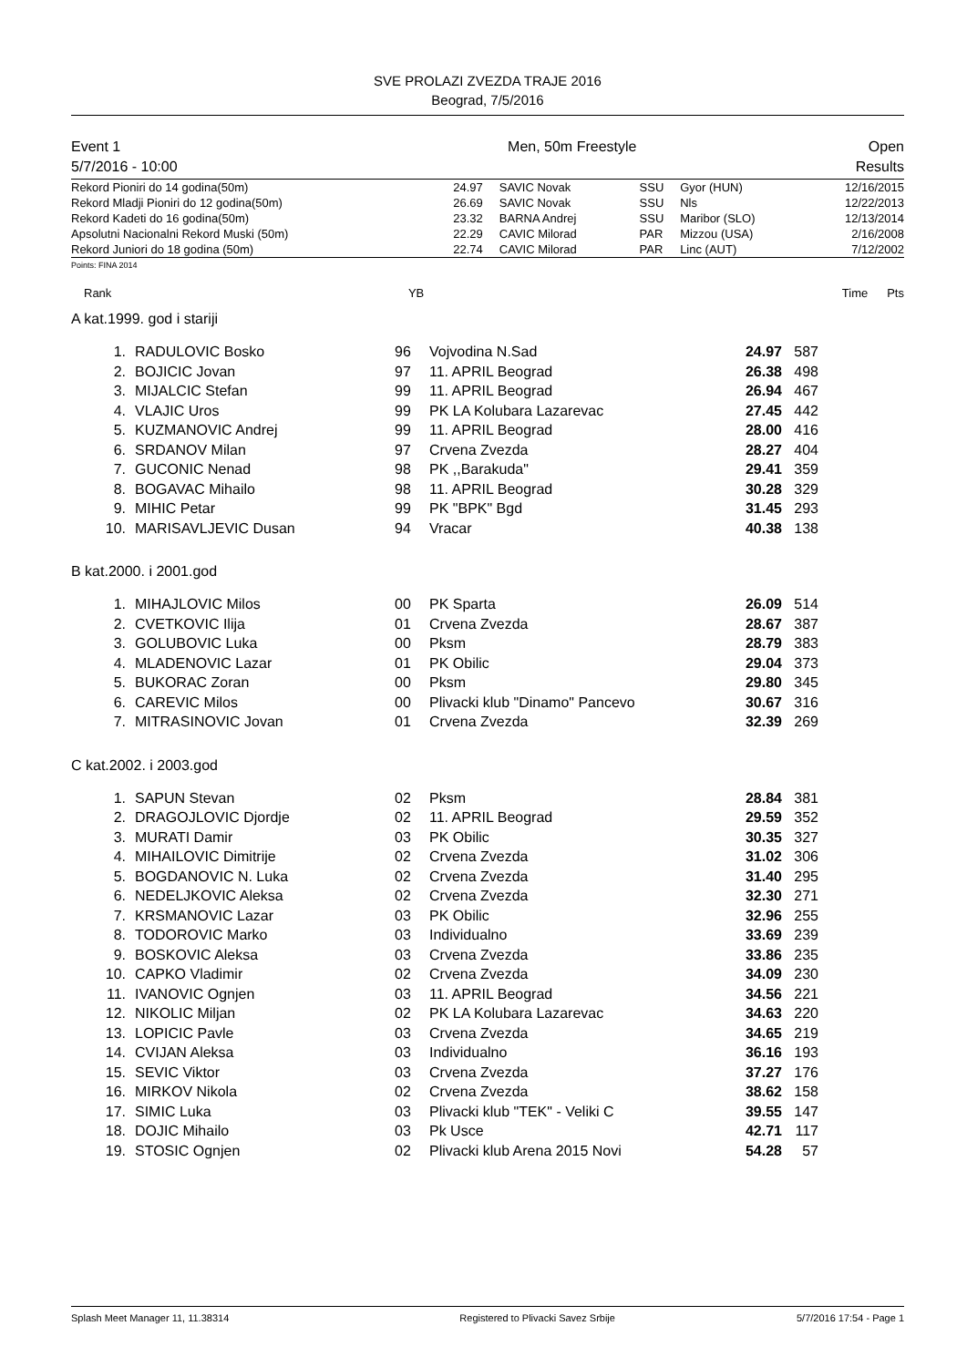SVE PROLAZI ZVEZDA TRAJE 2016
Beograd, 7/5/2016
| Event 1 | Men, 50m Freestyle | Open |
| 5/7/2016 - 10:00 | | Results |
| Rekord Pioniri do 14 godina(50m) | 24.97 | SAVIC Novak | SSU | Gyor (HUN) | 12/16/2015 |
| Rekord Mladji Pioniri do 12 godina(50m) | 26.69 | SAVIC Novak | SSU | Nls | 12/22/2013 |
| Rekord Kadeti do 16 godina(50m) | 23.32 | BARNA Andrej | SSU | Maribor (SLO) | 12/13/2014 |
| Apsolutni Nacionalni Rekord Muski (50m) | 22.29 | CAVIC Milorad | PAR | Mizzou (USA) | 2/16/2008 |
| Rekord Juniori do 18 godina (50m) | 22.74 | CAVIC Milorad | PAR | Linc (AUT) | 7/12/2002 |
Points: FINA 2014
| Rank | YB | Time | Pts | |
A kat.1999. god i stariji
| 1. | RADULOVIC Bosko | 96 | Vojvodina N.Sad | 24.97 | 587 | |
| 2. | BOJICIC Jovan | 97 | 11. APRIL Beograd | 26.38 | 498 | |
| 3. | MIJALCIC Stefan | 99 | 11. APRIL Beograd | 26.94 | 467 | |
| 4. | VLAJIC Uros | 99 | PK LA Kolubara Lazarevac | 27.45 | 442 | |
| 5. | KUZMANOVIC Andrej | 99 | 11. APRIL Beograd | 28.00 | 416 | |
| 6. | SRDANOV Milan | 97 | Crvena Zvezda | 28.27 | 404 | |
| 7. | GUCONIC Nenad | 98 | PK ,,Barakuda" | 29.41 | 359 | |
| 8. | BOGAVAC Mihailo | 98 | 11. APRIL Beograd | 30.28 | 329 | |
| 9. | MIHIC Petar | 99 | PK "BPK" Bgd | 31.45 | 293 | |
| 10. | MARISAVLJEVIC Dusan | 94 | Vracar | 40.38 | 138 | |
B kat.2000. i 2001.god
| 1. | MIHAJLOVIC Milos | 00 | PK Sparta | 26.09 | 514 | |
| 2. | CVETKOVIC Ilija | 01 | Crvena Zvezda | 28.67 | 387 | |
| 3. | GOLUBOVIC Luka | 00 | Pksm | 28.79 | 383 | |
| 4. | MLADENOVIC Lazar | 01 | PK Obilic | 29.04 | 373 | |
| 5. | BUKORAC Zoran | 00 | Pksm | 29.80 | 345 | |
| 6. | CAREVIC Milos | 00 | Plivacki klub "Dinamo" Pancevo | 30.67 | 316 | |
| 7. | MITRASINOVIC Jovan | 01 | Crvena Zvezda | 32.39 | 269 | |
C kat.2002. i 2003.god
| 1. | SAPUN Stevan | 02 | Pksm | 28.84 | 381 | |
| 2. | DRAGOJLOVIC Djordje | 02 | 11. APRIL Beograd | 29.59 | 352 | |
| 3. | MURATI Damir | 03 | PK Obilic | 30.35 | 327 | |
| 4. | MIHAILOVIC Dimitrije | 02 | Crvena Zvezda | 31.02 | 306 | |
| 5. | BOGDANOVIC N. Luka | 02 | Crvena Zvezda | 31.40 | 295 | |
| 6. | NEDELJKOVIC Aleksa | 02 | Crvena Zvezda | 32.30 | 271 | |
| 7. | KRSMANOVIC Lazar | 03 | PK Obilic | 32.96 | 255 | |
| 8. | TODOROVIC Marko | 03 | Individualno | 33.69 | 239 | |
| 9. | BOSKOVIC Aleksa | 03 | Crvena Zvezda | 33.86 | 235 | |
| 10. | CAPKO Vladimir | 02 | Crvena Zvezda | 34.09 | 230 | |
| 11. | IVANOVIC Ognjen | 03 | 11. APRIL Beograd | 34.56 | 221 | |
| 12. | NIKOLIC Miljan | 02 | PK LA Kolubara Lazarevac | 34.63 | 220 | |
| 13. | LOPICIC Pavle | 03 | Crvena Zvezda | 34.65 | 219 | |
| 14. | CVIJAN Aleksa | 03 | Individualno | 36.16 | 193 | |
| 15. | SEVIC Viktor | 03 | Crvena Zvezda | 37.27 | 176 | |
| 16. | MIRKOV Nikola | 02 | Crvena Zvezda | 38.62 | 158 | |
| 17. | SIMIC Luka | 03 | Plivacki klub "TEK" - Veliki C | 39.55 | 147 | |
| 18. | DOJIC Mihailo | 03 | Pk Usce | 42.71 | 117 | |
| 19. | STOSIC Ognjen | 02 | Plivacki klub Arena 2015 Novi | 54.28 | 57 | |
| Splash Meet Manager 11, 11.38314 | Registered to Plivacki Savez Srbije | 5/7/2016 17:54 - Page 1 |